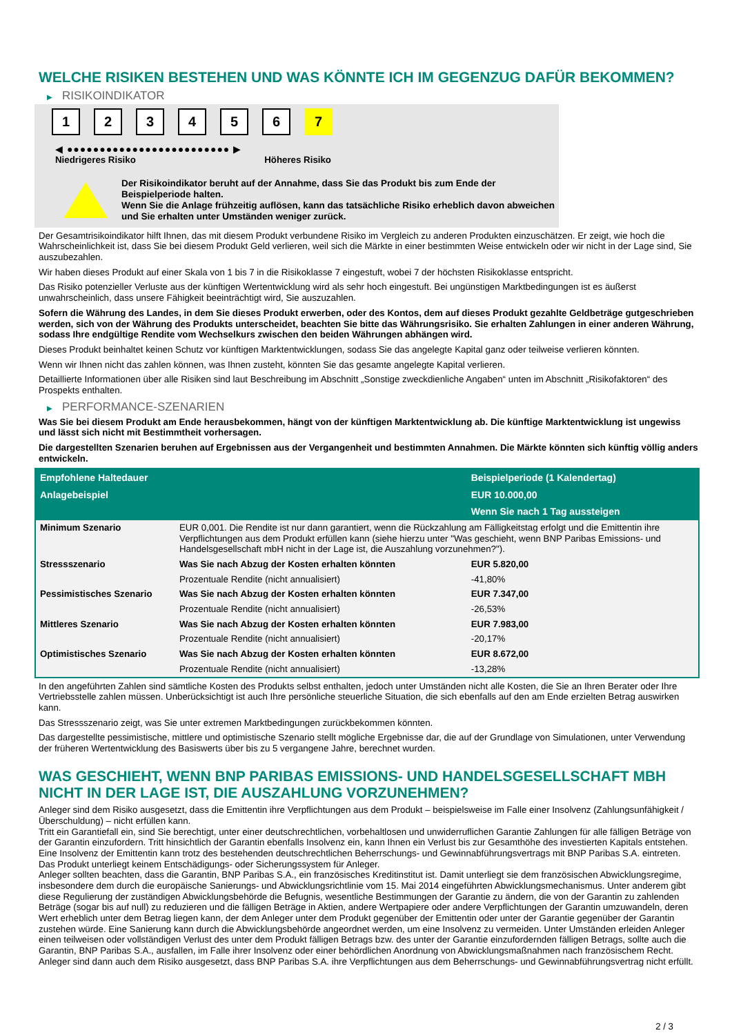WELCHE RISIKEN BESTEHEN UND WAS KÖNNTE ICH IM GEGENZUG DAFÜR BEKOMMEN?
▶ RISIKOINDIKATOR
1 2 3 4 5 6 7
◀ ●●●●●●●●●●●●●●●●●●●●●●●●● ▶
Niedrigeres Risiko Höheres Risiko
Der Risikoindikator beruht auf der Annahme, dass Sie das Produkt bis zum Ende der Beispielperiode halten.
Wenn Sie die Anlage frühzeitig auflösen, kann das tatsächliche Risiko erheblich davon abweichen und Sie erhalten unter Umständen weniger zurück.
Der Gesamtrisikoindikator hilft Ihnen, das mit diesem Produkt verbundene Risiko im Vergleich zu anderen Produkten einzuschätzen. Er zeigt, wie hoch die Wahrscheinlichkeit ist, dass Sie bei diesem Produkt Geld verlieren, weil sich die Märkte in einer bestimmten Weise entwickeln oder wir nicht in der Lage sind, Sie auszubezahlen.
Wir haben dieses Produkt auf einer Skala von 1 bis 7 in die Risikoklasse 7 eingestuft, wobei 7 der höchsten Risikoklasse entspricht.
Das Risiko potenzieller Verluste aus der künftigen Wertentwicklung wird als sehr hoch eingestuft. Bei ungünstigen Marktbedingungen ist es äußerst unwahrscheinlich, dass unsere Fähigkeit beeinträchtigt wird, Sie auszuzahlen.
Sofern die Währung des Landes, in dem Sie dieses Produkt erwerben, oder des Kontos, dem auf dieses Produkt gezahlte Geldbeträge gutgeschrieben werden, sich von der Währung des Produkts unterscheidet, beachten Sie bitte das Währungsrisiko. Sie erhalten Zahlungen in einer anderen Währung, sodass Ihre endgültige Rendite vom Wechselkurs zwischen den beiden Währungen abhängen wird.
Dieses Produkt beinhaltet keinen Schutz vor künftigen Marktentwicklungen, sodass Sie das angelegte Kapital ganz oder teilweise verlieren könnten.
Wenn wir Ihnen nicht das zahlen können, was Ihnen zusteht, könnten Sie das gesamte angelegte Kapital verlieren.
Detaillierte Informationen über alle Risiken sind laut Beschreibung im Abschnitt „Sonstige zweckdienliche Angaben“ unten im Abschnitt „Risikofaktoren“ des Prospekts enthalten.
▶ PERFORMANCE-SZENARIEN
Was Sie bei diesem Produkt am Ende herausbekommen, hängt von der künftigen Marktentwicklung ab. Die künftige Marktentwicklung ist ungewiss und lässt sich nicht mit Bestimmtheit vorhersagen.
Die dargestellten Szenarien beruhen auf Ergebnissen aus der Vergangenheit und bestimmten Annahmen. Die Märkte könnten sich künftig völlig anders entwickeln.
| Empfohlene Haltedauer | | Beispielperiode (1 Kalendertag) |
| --- | --- | --- |
| Anlagebeispiel | | EUR 10.000,00 |
| | | Wenn Sie nach 1 Tag aussteigen |
| Minimum Szenario | EUR 0,001. Die Rendite ist nur dann garantiert, wenn die Rückzahlung am Fälligkeitstag erfolgt und die Emittentin ihre Verpflichtungen aus dem Produkt erfüllen kann (siehe hierzu unter "Was geschieht, wenn BNP Paribas Emissions- und Handelsgesellschaft mbH nicht in der Lage ist, die Auszahlung vorzunehmen?"). | |
| Stressszenario | Was Sie nach Abzug der Kosten erhalten könnten | EUR 5.820,00 |
| | Prozentuale Rendite (nicht annualisiert) | -41,80% |
| Pessimistisches Szenario | Was Sie nach Abzug der Kosten erhalten könnten | EUR 7.347,00 |
| | Prozentuale Rendite (nicht annualisiert) | -26,53% |
| Mittleres Szenario | Was Sie nach Abzug der Kosten erhalten könnten | EUR 7.983,00 |
| | Prozentuale Rendite (nicht annualisiert) | -20,17% |
| Optimistisches Szenario | Was Sie nach Abzug der Kosten erhalten könnten | EUR 8.672,00 |
| | Prozentuale Rendite (nicht annualisiert) | -13,28% |
In den angeführten Zahlen sind sämtliche Kosten des Produkts selbst enthalten, jedoch unter Umständen nicht alle Kosten, die Sie an Ihren Berater oder Ihre Vertriebsstelle zahlen müssen. Unberücksichtigt ist auch Ihre persönliche steuerliche Situation, die sich ebenfalls auf den am Ende erzielten Betrag auswirken kann.
Das Stressszenario zeigt, was Sie unter extremen Marktbedingungen zurückbekommen könnten.
Das dargestellte pessimistische, mittlere und optimistische Szenario stellt mögliche Ergebnisse dar, die auf der Grundlage von Simulationen, unter Verwendung der früheren Wertentwicklung des Basiswerts über bis zu 5 vergangene Jahre, berechnet wurden.
WAS GESCHIEHT, WENN BNP PARIBAS EMISSIONS- UND HANDELSGESELLSCHAFT MBH NICHT IN DER LAGE IST, DIE AUSZAHLUNG VORZUNEHMEN?
Anleger sind dem Risiko ausgesetzt, dass die Emittentin ihre Verpflichtungen aus dem Produkt – beispielsweise im Falle einer Insolvenz (Zahlungsunfähigkeit / Überschuldung) – nicht erfüllen kann.
Tritt ein Garantiefall ein, sind Sie berechtigt, unter einer deutschrechtlichen, vorbehaltlosen und unwiderruflichen Garantie Zahlungen für alle fälligen Beträge von der Garantin einzufordern. Tritt hinsichtlich der Garantin ebenfalls Insolvenz ein, kann Ihnen ein Verlust bis zur Gesamthöhe des investierten Kapitals entstehen. Eine Insolvenz der Emittentin kann trotz des bestehenden deutschrechtlichen Beherrschungs- und Gewinnabführungsvertrags mit BNP Paribas S.A. eintreten.
Das Produkt unterliegt keinem Entschädigungs- oder Sicherungssystem für Anleger.
Anleger sollten beachten, dass die Garantin, BNP Paribas S.A., ein französisches Kreditinstitut ist. Damit unterliegt sie dem französischen Abwicklungsregime, insbesondere dem durch die europäische Sanierungs- und Abwicklungsrichtlinie vom 15. Mai 2014 eingeführten Abwicklungsmechanismus. Unter anderem gibt diese Regulierung der zuständigen Abwicklungsbehörde die Befugnis, wesentliche Bestimmungen der Garantie zu ändern, die von der Garantin zu zahlenden Beträge (sogar bis auf null) zu reduzieren und die fälligen Beträge in Aktien, andere Wertpapiere oder andere Verpflichtungen der Garantin umzuwandeln, deren Wert erheblich unter dem Betrag liegen kann, der dem Anleger unter dem Produkt gegenüber der Emittentin oder unter der Garantie gegenüber der Garantin zustehen würde. Eine Sanierung kann durch die Abwicklungsbehörde angeordnet werden, um eine Insolvenz zu vermeiden. Unter Umständen erleiden Anleger einen teilweisen oder vollständigen Verlust des unter dem Produkt fälligen Betrags bzw. des unter der Garantie einzufordernden fälligen Betrags, sollte auch die Garantin, BNP Paribas S.A., ausfallen, im Falle ihrer Insolvenz oder einer behördlichen Anordnung von Abwicklungsmaßnahmen nach französischem Recht. Anleger sind dann auch dem Risiko ausgesetzt, dass BNP Paribas S.A. ihre Verpflichtungen aus dem Beherrschungs- und Gewinnabführungsvertrag nicht erfüllt.
2 / 3